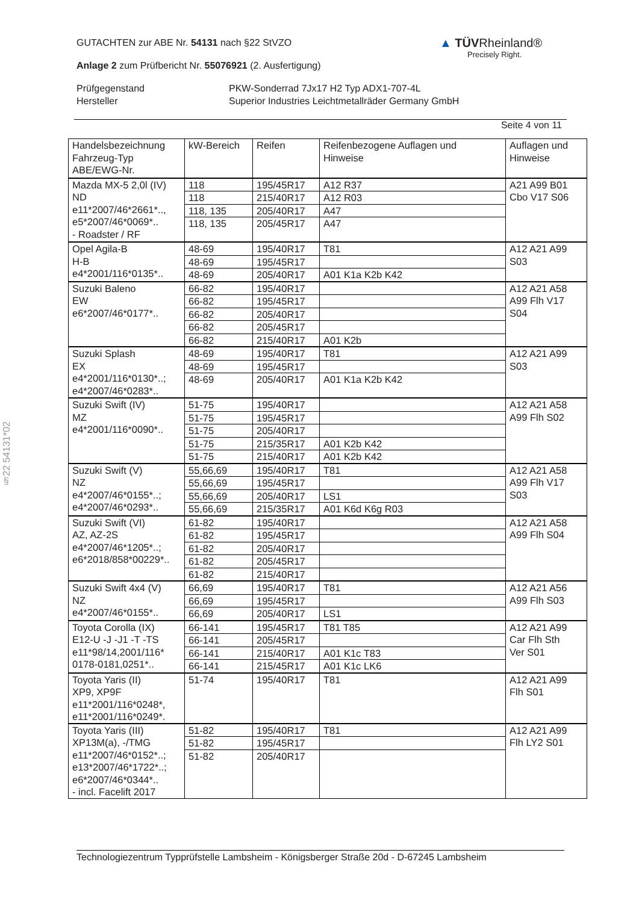GUTACHTEN zur ABE Nr. 54131 nach §22 StVZO
Anlage 2 zum Prüfbericht Nr. 55076921 (2. Ausfertigung)
Prüfgegenstand
Hersteller
PKW-Sonderrad 7Jx17 H2 Typ ADX1-707-4L
Superior Industries Leichtmetallräder Germany GmbH
Seite 4 von 11
▲ TÜVRheinland®
Precisely Right.
| Handelsbezeichnung Fahrzeug-Typ ABE/EWG-Nr. | kW-Bereich | Reifen | Reifenbezogene Auflagen und Hinweise | Auflagen und Hinweise |
| --- | --- | --- | --- | --- |
| Mazda MX-5 2,0l (IV) ND e11*2007/46*2661*.., e5*2007/46*0069*.. - Roadster / RF | 118 | 195/45R17 | A12 R37 | A21 A99 B01 Cbo V17 S06 |
| | 118 | 215/40R17 | A12 R03 | |
| | 118, 135 | 205/40R17 | A47 | |
| | 118, 135 | 205/45R17 | A47 | |
| Opel Agila-B H-B e4*2001/116*0135*.. | 48-69 | 195/40R17 | T81 | A12 A21 A99 S03 |
| | 48-69 | 195/45R17 | | |
| | 48-69 | 205/40R17 | A01 K1a K2b K42 | |
| Suzuki Baleno EW e6*2007/46*0177*.. | 66-82 | 195/40R17 | | A12 A21 A58 A99 Flh V17 S04 |
| | 66-82 | 195/45R17 | | |
| | 66-82 | 205/40R17 | | |
| | 66-82 | 205/45R17 | | |
| | 66-82 | 215/40R17 | A01 K2b | |
| Suzuki Splash EX e4*2001/116*0130*..; e4*2007/46*0283*.. | 48-69 | 195/40R17 | T81 | A12 A21 A99 S03 |
| | 48-69 | 195/45R17 | | |
| | 48-69 | 205/40R17 | A01 K1a K2b K42 | |
| Suzuki Swift (IV) MZ e4*2001/116*0090*.. | 51-75 | 195/40R17 | | A12 A21 A58 A99 Flh S02 |
| | 51-75 | 195/45R17 | | |
| | 51-75 | 205/40R17 | | |
| | 51-75 | 215/35R17 | A01 K2b K42 | |
| | 51-75 | 215/40R17 | A01 K2b K42 | |
| Suzuki Swift (V) NZ e4*2007/46*0155*..; e4*2007/46*0293*.. | 55,66,69 | 195/40R17 | T81 | A12 A21 A58 A99 Flh V17 S03 |
| | 55,66,69 | 195/45R17 | | |
| | 55,66,69 | 205/40R17 | LS1 | |
| | 55,66,69 | 215/35R17 | A01 K6d K6g R03 | |
| Suzuki Swift (VI) AZ, AZ-2S e4*2007/46*1205*..; e6*2018/858*00229*.. | 61-82 | 195/40R17 | | A12 A21 A58 A99 Flh S04 |
| | 61-82 | 195/45R17 | | |
| | 61-82 | 205/40R17 | | |
| | 61-82 | 205/45R17 | | |
| | 61-82 | 215/40R17 | | |
| Suzuki Swift 4x4 (V) NZ e4*2007/46*0155*.. | 66,69 | 195/40R17 | T81 | A12 A21 A56 A99 Flh S03 |
| | 66,69 | 195/45R17 | | |
| | 66,69 | 205/40R17 | LS1 | |
| Toyota Corolla (IX) E12-U -J -J1 -T -TS e11*98/14,2001/116* 0178-0181,0251*.. | 66-141 | 195/45R17 | T81 T85 | A12 A21 A99 Car Flh Sth Ver S01 |
| | 66-141 | 205/45R17 | | |
| | 66-141 | 215/40R17 | A01 K1c T83 | |
| | 66-141 | 215/45R17 | A01 K1c LK6 | |
| Toyota Yaris (II) XP9, XP9F e11*2001/116*0248*, e11*2001/116*0249*. | 51-74 | 195/40R17 | T81 | A12 A21 A99 Flh S01 |
| Toyota Yaris (III) XP13M(a), -/TMG e11*2007/46*0152*..; e13*2007/46*1722*..; e6*2007/46*0344*.. - incl. Facelift 2017 | 51-82 | 195/40R17 | T81 | A12 A21 A99 Flh LY2 S01 |
| | 51-82 | 195/45R17 | | |
| | 51-82 | 205/40R17 | | |
§22 54131*02
Technologiezentrum Typprüfstelle Lambsheim - Königsberger Straße 20d - D-67245 Lambsheim